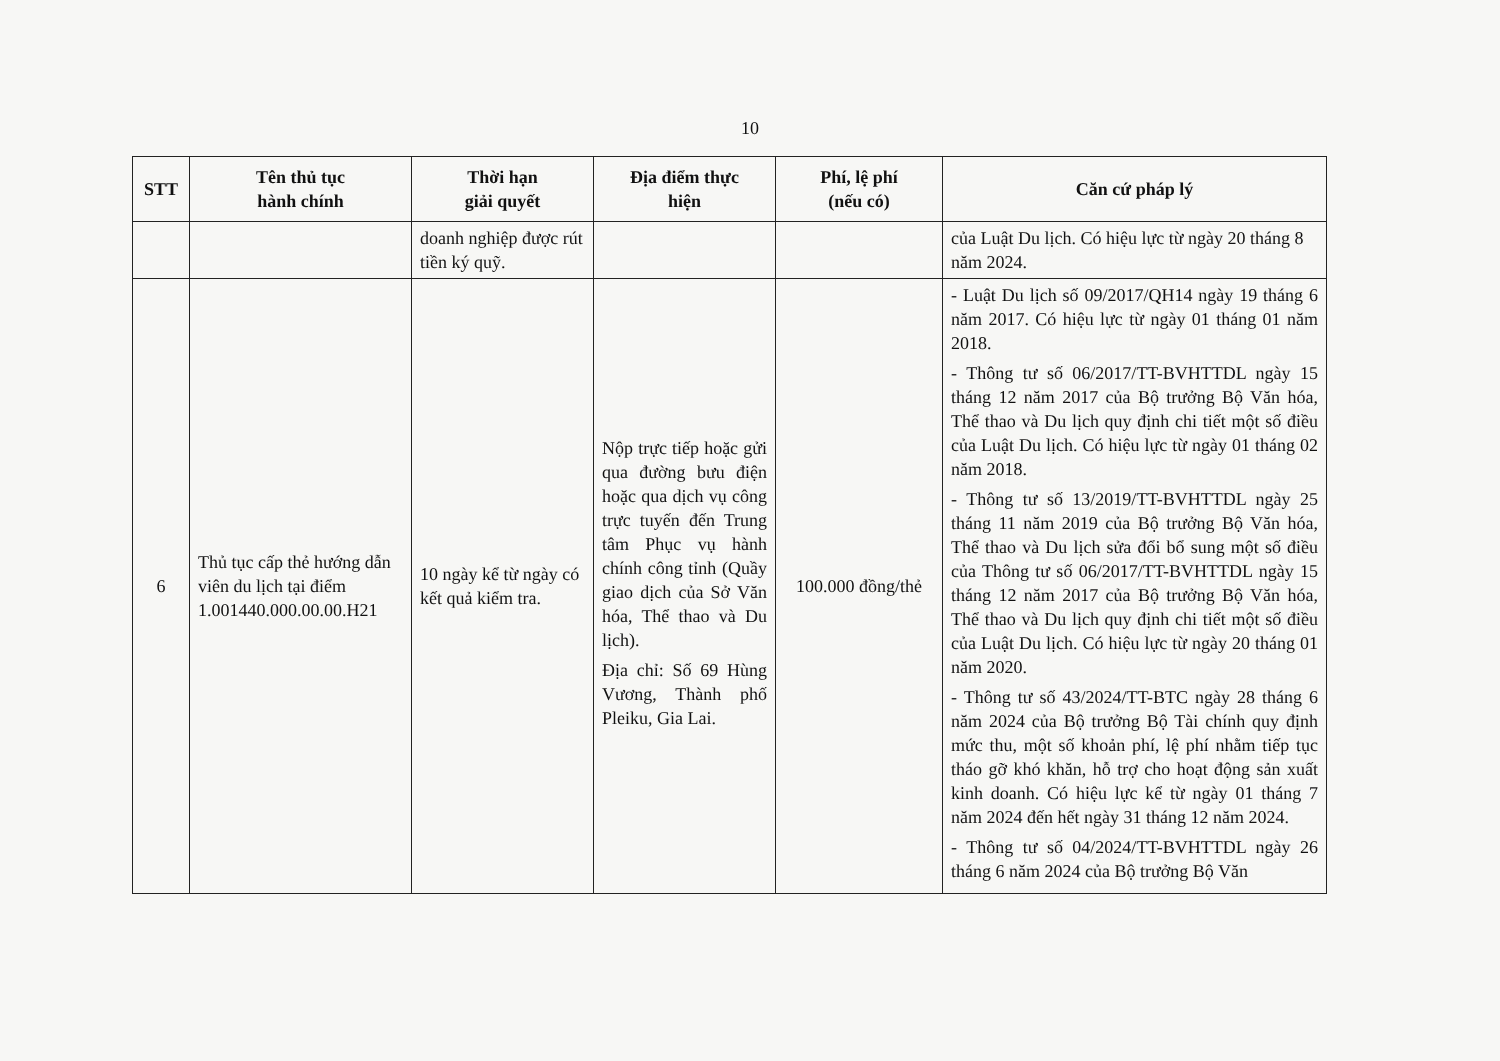10
| STT | Tên thủ tục hành chính | Thời hạn giải quyết | Địa điểm thực hiện | Phí, lệ phí (nếu có) | Căn cứ pháp lý |
| --- | --- | --- | --- | --- | --- |
| | | doanh nghiệp được rút tiền ký quỹ. | | | của Luật Du lịch. Có hiệu lực từ ngày 20 tháng 8 năm 2024. |
| 6 | Thủ tục cấp thẻ hướng dẫn viên du lịch tại điểm 1.001440.000.00.00.H21 | 10 ngày kể từ ngày có kết quả kiểm tra. | Nộp trực tiếp hoặc gửi qua đường bưu điện hoặc qua dịch vụ công trực tuyến đến Trung tâm Phục vụ hành chính công tỉnh (Quầy giao dịch của Sở Văn hóa, Thể thao và Du lịch). Địa chỉ: Số 69 Hùng Vương, Thành phố Pleiku, Gia Lai. | 100.000 đồng/thẻ | - Luật Du lịch số 09/2017/QH14 ngày 19 tháng 6 năm 2017. Có hiệu lực từ ngày 01 tháng 01 năm 2018. - Thông tư số 06/2017/TT-BVHTTDL ngày 15 tháng 12 năm 2017 của Bộ trưởng Bộ Văn hóa, Thể thao và Du lịch quy định chi tiết một số điều của Luật Du lịch. Có hiệu lực từ ngày 01 tháng 02 năm 2018. - Thông tư số 13/2019/TT-BVHTTDL ngày 25 tháng 11 năm 2019 của Bộ trưởng Bộ Văn hóa, Thể thao và Du lịch sửa đổi bổ sung một số điều của Thông tư số 06/2017/TT-BVHTTDL ngày 15 tháng 12 năm 2017 của Bộ trưởng Bộ Văn hóa, Thể thao và Du lịch quy định chi tiết một số điều của Luật Du lịch. Có hiệu lực từ ngày 20 tháng 01 năm 2020. - Thông tư số 43/2024/TT-BTC ngày 28 tháng 6 năm 2024 của Bộ trưởng Bộ Tài chính quy định mức thu, một số khoản phí, lệ phí nhằm tiếp tục tháo gỡ khó khăn, hỗ trợ cho hoạt động sản xuất kinh doanh. Có hiệu lực kể từ ngày 01 tháng 7 năm 2024 đến hết ngày 31 tháng 12 năm 2024. - Thông tư số 04/2024/TT-BVHTTDL ngày 26 tháng 6 năm 2024 của Bộ trưởng Bộ Văn |